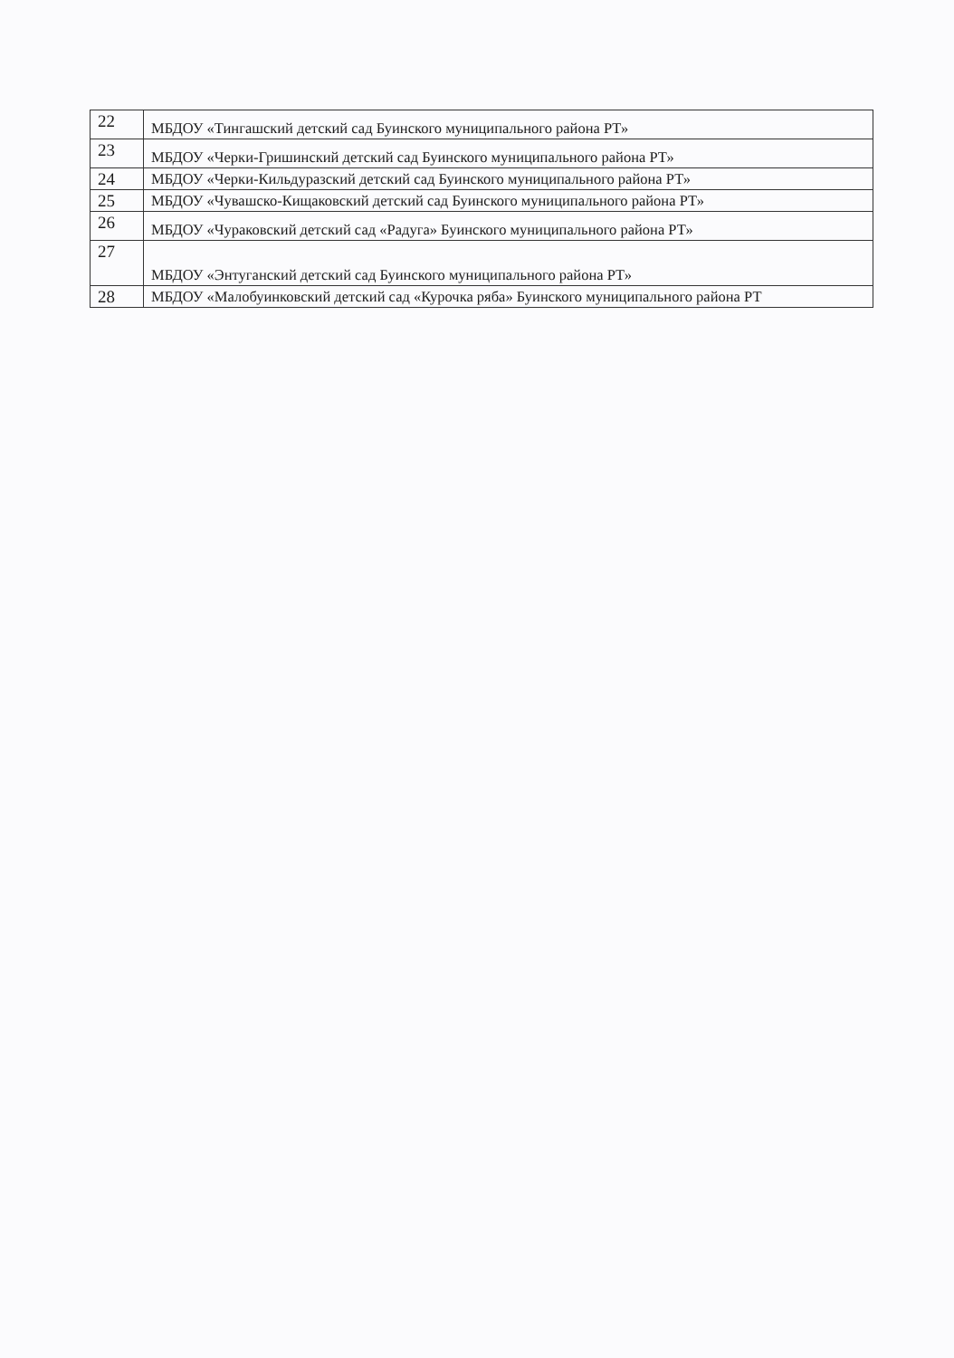| 22 | МБДОУ «Тингашский детский сад Буинского муниципального района РТ» |
| 23 | МБДОУ «Черки-Гришинский детский сад Буинского муниципального района РТ» |
| 24 | МБДОУ «Черки-Кильдуразский детский сад Буинского муниципального района РТ» |
| 25 | МБДОУ «Чувашско-Кищаковский детский сад Буинского муниципального района РТ» |
| 26 | МБДОУ «Чураковский детский сад «Радуга» Буинского муниципального района РТ» |
| 27 | МБДОУ «Энтуганский детский сад Буинского муниципального района РТ» |
| 28 | МБДОУ «Малобуинковский детский сад «Курочка ряба» Буинского муниципального района РТ |